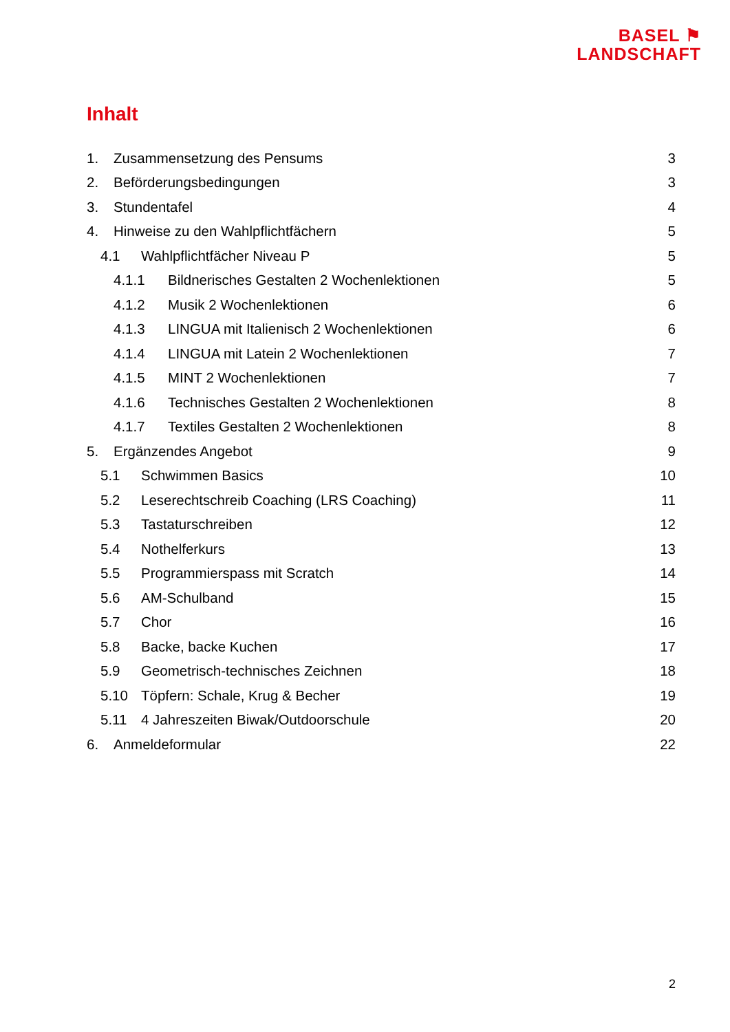BASEL ⚑
LANDSCHAFT
Inhalt
1. Zusammensetzung des Pensums 3
2. Beförderungsbedingungen 3
3. Stundentafel 4
4. Hinweise zu den Wahlpflichtfächern 5
4.1 Wahlpflichtfächer Niveau P 5
4.1.1 Bildnerisches Gestalten 2 Wochenlektionen 5
4.1.2 Musik 2 Wochenlektionen 6
4.1.3 LINGUA mit Italienisch 2 Wochenlektionen 6
4.1.4 LINGUA mit Latein 2 Wochenlektionen 7
4.1.5 MINT 2 Wochenlektionen 7
4.1.6 Technisches Gestalten 2 Wochenlektionen 8
4.1.7 Textiles Gestalten 2 Wochenlektionen 8
5. Ergänzendes Angebot 9
5.1 Schwimmen Basics 10
5.2 Leserechtschreib Coaching (LRS Coaching) 11
5.3 Tastaturschreiben 12
5.4 Nothelferkurs 13
5.5 Programmierspass mit Scratch 14
5.6 AM-Schulband 15
5.7 Chor 16
5.8 Backe, backe Kuchen 17
5.9 Geometrisch-technisches Zeichnen 18
5.10 Töpfern: Schale, Krug & Becher 19
5.11 4 Jahreszeiten Biwak/Outdoorschule 20
6. Anmeldeformular 22
2